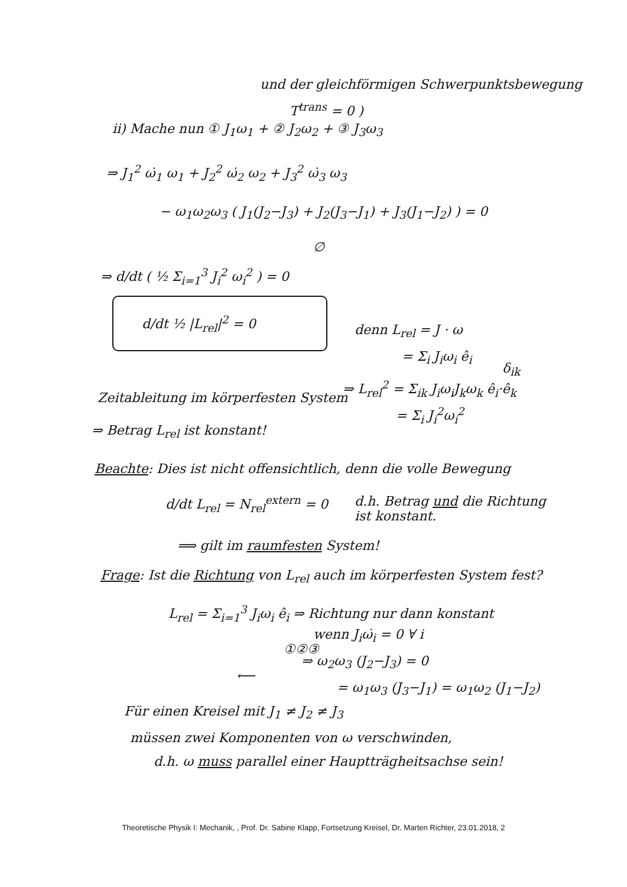und der gleichförmigen Schwerpunktsbewegung
T<sup>trans</sup> = 0 )
ii) Mache nun ① J<sub>1</sub>ω<sub>1</sub> + ② J<sub>2</sub>ω<sub>2</sub> + ③ J<sub>3</sub>ω<sub>3</sub>
⇒ J<sub>1</sub><sup>2</sup> ω̇<sub>1</sub> ω<sub>1</sub> + J<sub>2</sub><sup>2</sup> ω̇<sub>2</sub> ω<sub>2</sub> + J<sub>3</sub><sup>2</sup> ω̇<sub>3</sub> ω<sub>3</sub>
− ω<sub>1</sub>ω<sub>2</sub>ω<sub>3</sub> ( J<sub>1</sub>(J<sub>2</sub>−J<sub>3</sub>) + J<sub>2</sub>(J<sub>3</sub>−J<sub>1</sub>) + J<sub>3</sub>(J<sub>1</sub>−J<sub>2</sub>) ) = 0
∅
⇒ d/dt ( ½ Σ<sub>i=1</sub><sup>3</sup> J<sub>i</sub><sup>2</sup> ω<sub>i</sub><sup>2</sup> ) = 0
d/dt ½ |L<sub>rel</sub>|<sup>2</sup> = 0
denn L<sub>rel</sub> = J · ω
= Σ<sub>i</sub> J<sub>i</sub>ω<sub>i</sub> ê<sub>i</sub>
δ<sub>ik</sub>
⇒ L<sub>rel</sub><sup>2</sup> = Σ<sub>ik</sub> J<sub>i</sub>ω<sub>i</sub>J<sub>k</sub>ω<sub>k</sub> ê<sub>i</sub>·ê<sub>k</sub>
= Σ<sub>i</sub> J<sub>i</sub><sup>2</sup>ω<sub>i</sub><sup>2</sup>
Zeitableitung im körperfesten System
⇒ Betrag L<sub>rel</sub> ist konstant!
Beachte: Dies ist nicht offensichtlich, denn die volle Bewegung
d/dt L<sub>rel</sub> = N<sub>rel</sub><sup>extern</sup> = 0
d.h. Betrag und die Richtung
ist konstant.
⟹ gilt im raumfesten System!
Frage: Ist die Richtung von L<sub>rel</sub> auch im körperfesten System fest?
L<sub>rel</sub> = Σ<sub>i=1</sub><sup>3</sup> J<sub>i</sub>ω<sub>i</sub> ê<sub>i</sub> ⇒ Richtung nur dann konstant
wenn J<sub>i</sub>ω̇<sub>i</sub> = 0 ∀ i
①②③
⇒ ω<sub>2</sub>ω<sub>3</sub> (J<sub>2</sub>−J<sub>3</sub>) = 0
⟵
= ω<sub>1</sub>ω<sub>3</sub> (J<sub>3</sub>−J<sub>1</sub>) = ω<sub>1</sub>ω<sub>2</sub> (J<sub>1</sub>−J<sub>2</sub>)
Für einen Kreisel mit J<sub>1</sub> ≠ J<sub>2</sub> ≠ J<sub>3</sub>
müssen zwei Komponenten von ω verschwinden,
d.h. ω muss parallel einer Hauptträgheitsachse sein!
Theoretische Physik I: Mechanik, , Prof. Dr. Sabine Klapp, Fortsetzung Kreisel, Dr. Marten Richter, 23.01.2018, 2